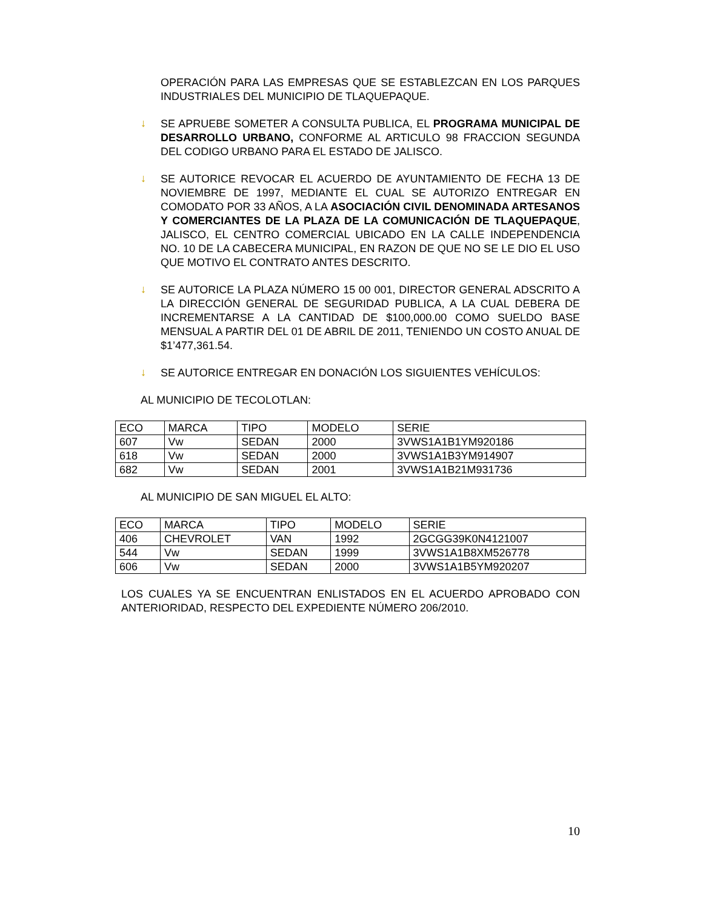OPERACIÓN PARA LAS EMPRESAS QUE SE ESTABLEZCAN EN LOS PARQUES INDUSTRIALES DEL MUNICIPIO DE TLAQUEPAQUE.
↓
SE APRUEBE SOMETER A CONSULTA PUBLICA, EL PROGRAMA MUNICIPAL DE DESARROLLO URBANO, CONFORME AL ARTICULO 98 FRACCION SEGUNDA DEL CODIGO URBANO PARA EL ESTADO DE JALISCO.
↓
SE AUTORICE REVOCAR EL ACUERDO DE AYUNTAMIENTO DE FECHA 13 DE NOVIEMBRE DE 1997, MEDIANTE EL CUAL SE AUTORIZO ENTREGAR EN COMODATO POR 33 AÑOS, A LA ASOCIACIÓN CIVIL DENOMINADA ARTESANOS Y COMERCIANTES DE LA PLAZA DE LA COMUNICACIÓN DE TLAQUEPAQUE, JALISCO, EL CENTRO COMERCIAL UBICADO EN LA CALLE INDEPENDENCIA NO. 10 DE LA CABECERA MUNICIPAL, EN RAZON DE QUE NO SE LE DIO EL USO QUE MOTIVO EL CONTRATO ANTES DESCRITO.
↓
SE AUTORICE LA PLAZA NÚMERO 15 00 001, DIRECTOR GENERAL ADSCRITO A LA DIRECCIÓN GENERAL DE SEGURIDAD PUBLICA, A LA CUAL DEBERA DE INCREMENTARSE A LA CANTIDAD DE $100,000.00 COMO SUELDO BASE MENSUAL A PARTIR DEL 01 DE ABRIL DE 2011, TENIENDO UN COSTO ANUAL DE $1’477,361.54.
↓
SE AUTORICE ENTREGAR EN DONACIÓN LOS SIGUIENTES VEHÍCULOS:
AL MUNICIPIO DE TECOLOTLAN:
| ECO | MARCA | TIPO | MODELO | SERIE |
| 607 | Vw | SEDAN | 2000 | 3VWS1A1B1YM920186 |
| 618 | Vw | SEDAN | 2000 | 3VWS1A1B3YM914907 |
| 682 | Vw | SEDAN | 2001 | 3VWS1A1B21M931736 |
AL MUNICIPIO DE SAN MIGUEL EL ALTO:
| ECO | MARCA | TIPO | MODELO | SERIE |
| 406 | CHEVROLET | VAN | 1992 | 2GCGG39K0N4121007 |
| 544 | Vw | SEDAN | 1999 | 3VWS1A1B8XM526778 |
| 606 | Vw | SEDAN | 2000 | 3VWS1A1B5YM920207 |
LOS CUALES YA SE ENCUENTRAN ENLISTADOS EN EL ACUERDO APROBADO CON ANTERIORIDAD, RESPECTO DEL EXPEDIENTE NÚMERO 206/2010.
10